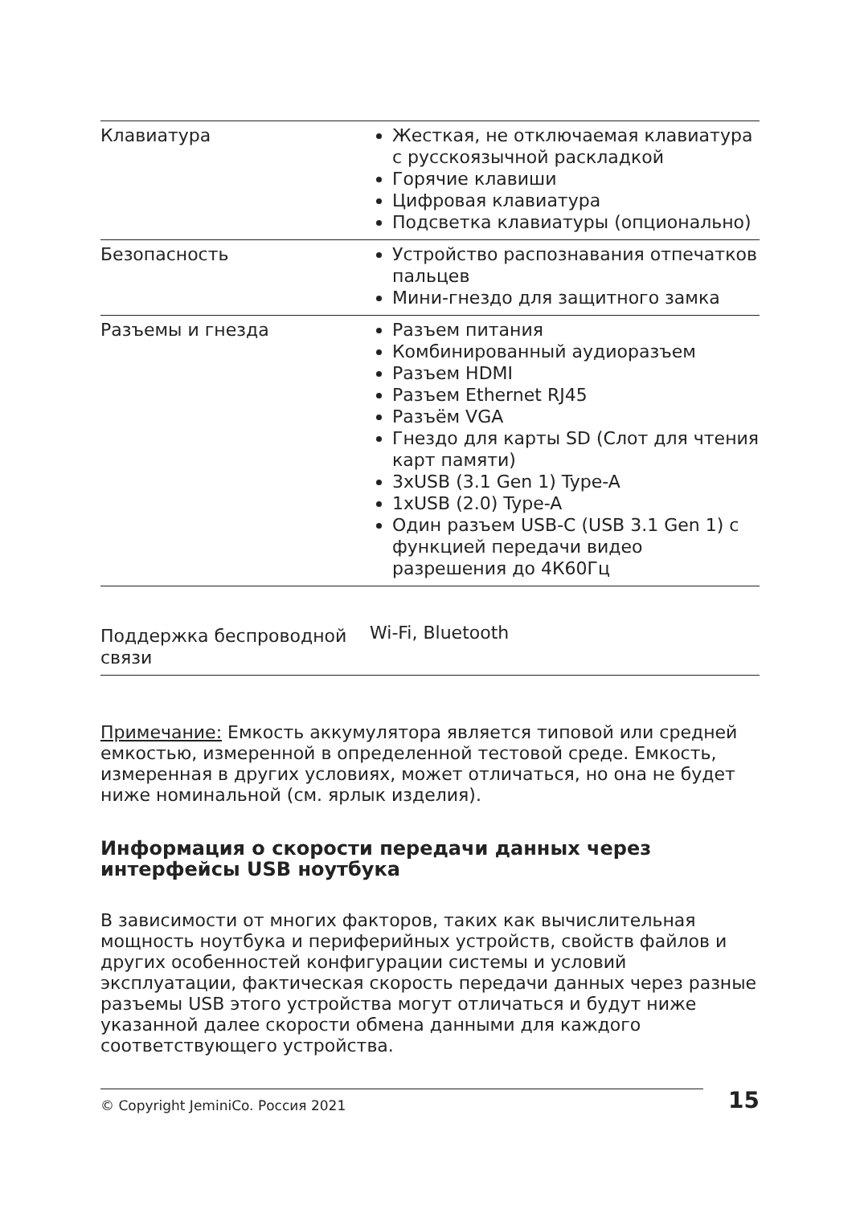| Клавиатура | Жесткая, не отключаемая клавиатура с русскоязычной раскладкой Горячие клавиши Цифровая клавиатура Подсветка клавиатуры (опционально) |
| Безопасность | Устройство распознавания отпечатков пальцев Мини-гнездо для защитного замка |
| Разъемы и гнезда | Разъем питания Комбинированный аудиоразъем Разъем HDMI Разъем Ethernet RJ45 Разъём VGA Гнездо для карты SD (Слот для чтения карт памяти) 3xUSB (3.1 Gen 1) Type-A 1xUSB (2.0) Type-A Один разъем USB-C (USB 3.1 Gen 1) с функцией передачи видео разрешения до 4К60Гц |
| Поддержка беспроводной связи | Wi-Fi, Bluetooth |
Примечание: Емкость аккумулятора является типовой или средней емкостью, измеренной в определенной тестовой среде. Емкость, измеренная в других условиях, может отличаться, но она не будет ниже номинальной (см. ярлык изделия).
Информация о скорости передачи данных через интерфейсы USB ноутбука
В зависимости от многих факторов, таких как вычислительная мощность ноутбука и периферийных устройств, свойств файлов и других особенностей конфигурации системы и условий эксплуатации, фактическая скорость передачи данных через разные разъемы USB этого устройства могут отличаться и будут ниже указанной далее скорости обмена данными для каждого соответствующего устройства.
© Copyright JeminiCo. Россия 2021 15